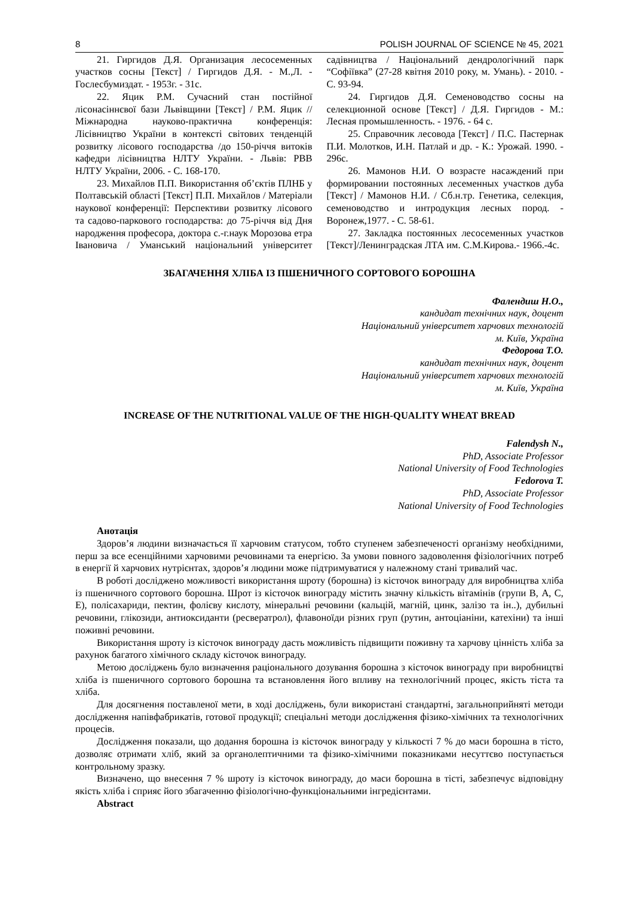8 POLISH JOURNAL OF SCIENCE № 45, 2021
21. Гиргидов Д.Я. Организация лесосеменных участков сосны [Текст] / Гиргидов Д.Я. - М.,Л. - Гослесбумиздат. - 1953г. - 31с.
22. Яцик Р.М. Сучасний стан постійної лісонасіннєвої бази Львівщини [Текст] / Р.М. Яцик // Міжнародна науково-практична конференція: Лісівництво України в контексті світових тенденцій розвитку лісового господарства /до 150-річчя витоків кафедри лісівництва НЛТУ України. - Львів: РВВ НЛТУ України, 2006. - С. 168-170.
23. Михайлов П.П. Використання об’єктів ПЛНБ у Полтавській області [Текст] П.П. Михайлов / Матеріали наукової конференції: Перспективи розвитку лісового та садово-паркового господарства: до 75-річчя від Дня народження професора, доктора с.-г.наук Морозова етра Івановича / Уманський національний університет садівництва / Національний дендрологічний парк “Софіївка” (27-28 квітня 2010 року, м. Умань). - 2010. - С. 93-94.
24. Гиргидов Д.Я. Семеноводство сосны на селекционной основе [Текст] / Д.Я. Гиргидов - М.: Лесная промышленность. - 1976. - 64 с.
25. Справочник лесовода [Текст] / П.С. Пастернак П.И. Молотков, И.Н. Патлай и др. - К.: Урожай. 1990. - 296с.
26. Мамонов Н.И. О возрасте насаждений при формировании постоянных лесеменных участков дуба [Текст] / Мамонов Н.И. / Сб.н.тр. Генетика, селекция, семеноводство и интродукция лесных пород. - Воронеж,1977. - С. 58-61.
27. Закладка постоянных лесосеменных участков [Текст]/Ленинградская ЛТА им. С.М.Кирова.- 1966.-4с.
ЗБАГАЧЕННЯ ХЛІБА ІЗ ПШЕНИЧНОГО СОРТОВОГО БОРОШНА
Фалендиш Н.О.,
кандидат технічних наук, доцент
Національний університет харчових технологій
м. Київ, Україна
Федорова Т.О.
кандидат технічних наук, доцент
Національний університет харчових технологій
м. Київ, Україна
INCREASE OF THE NUTRITIONAL VALUE OF THE HIGH-QUALITY WHEAT BREAD
Falendysh N.,
PhD, Associate Professor
National University of Food Technologies
Fedorova T.
PhD, Associate Professor
National University of Food Technologies
Анотація
Здоров’я людини визначається її харчовим статусом, тобто ступенем забезпеченості організму необхідними, перш за все есенційними харчовими речовинами та енергією. За умови повного задоволення фізіологічних потреб в енергії й харчових нутрієнтах, здоров’я людини може підтримуватися у належному стані тривалий час.
В роботі досліджено можливості використання шроту (борошна) із кісточок винограду для виробництва хліба із пшеничного сортового борошна. Шрот із кісточок винограду містить значну кількість вітамінів (групи В, А, С, Е), полісахариди, пектин, фолієву кислоту, мінеральні речовини (кальцій, магній, цинк, залізо та ін..), дубильні речовини, глікозиди, антиоксиданти (ресвератрол), флавоноїди різних груп (рутин, антоціаніни, катехіни) та інші поживні речовини.
Використання шроту із кісточок винограду дасть можливість підвищити поживну та харчову цінність хліба за рахунок багатого хімічного складу кісточок винограду.
Метою досліджень було визначення раціонального дозування борошна з кісточок винограду при виробництві хліба із пшеничного сортового борошна та встановлення його впливу на технологічний процес, якість тіста та хліба.
Для досягнення поставленої мети, в ході досліджень, були використані стандартні, загальноприйняті методи дослідження напівфабрикатів, готової продукції; спеціальні методи дослідження фізико-хімічних та технологічних процесів.
Дослідження показали, що додання борошна із кісточок винограду у кількості 7 % до маси борошна в тісто, дозволяє отримати хліб, який за органолептичними та фізико-хімічними показниками несуттєво поступається контрольному зразку.
Визначено, що внесення 7 % шроту із кісточок винограду, до маси борошна в тісті, забезпечує відповідну якість хліба і сприяє його збагаченню фізіологічно-функціональними інгредієнтами.
Abstract